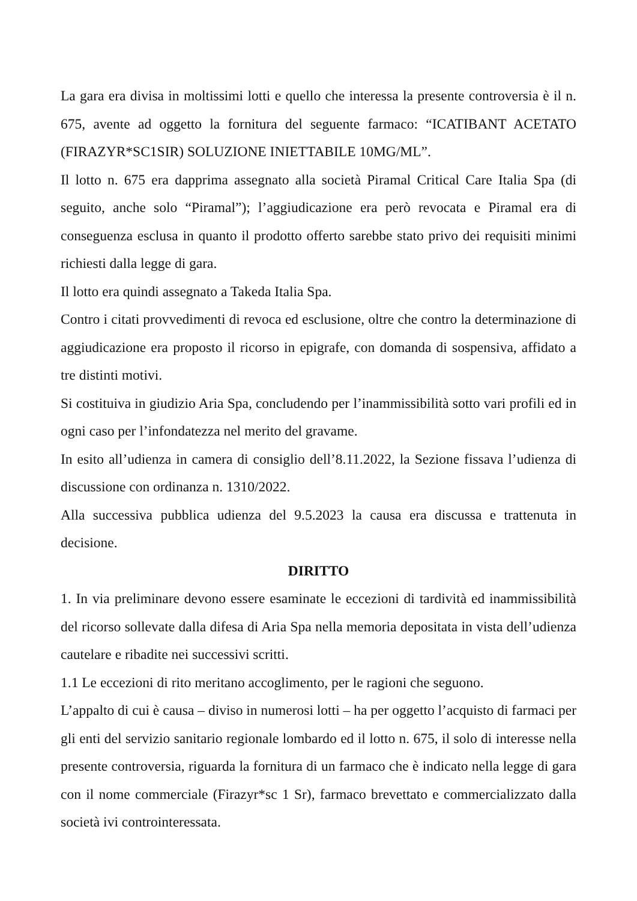La gara era divisa in moltissimi lotti e quello che interessa la presente controversia è il n. 675, avente ad oggetto la fornitura del seguente farmaco: “ICATIBANT ACETATO (FIRAZYR*SC1SIR) SOLUZIONE INIETTABILE 10MG/ML”.
Il lotto n. 675 era dapprima assegnato alla società Piramal Critical Care Italia Spa (di seguito, anche solo “Piramal”); l’aggiudicazione era però revocata e Piramal era di conseguenza esclusa in quanto il prodotto offerto sarebbe stato privo dei requisiti minimi richiesti dalla legge di gara.
Il lotto era quindi assegnato a Takeda Italia Spa.
Contro i citati provvedimenti di revoca ed esclusione, oltre che contro la determinazione di aggiudicazione era proposto il ricorso in epigrafe, con domanda di sospensiva, affidato a tre distinti motivi.
Si costituiva in giudizio Aria Spa, concludendo per l’inammissibilità sotto vari profili ed in ogni caso per l’infondatezza nel merito del gravame.
In esito all’udienza in camera di consiglio dell’8.11.2022, la Sezione fissava l’udienza di discussione con ordinanza n. 1310/2022.
Alla successiva pubblica udienza del 9.5.2023 la causa era discussa e trattenuta in decisione.
DIRITTO
1. In via preliminare devono essere esaminate le eccezioni di tardività ed inammissibilità del ricorso sollevate dalla difesa di Aria Spa nella memoria depositata in vista dell’udienza cautelare e ribadite nei successivi scritti.
1.1 Le eccezioni di rito meritano accoglimento, per le ragioni che seguono.
L’appalto di cui è causa – diviso in numerosi lotti – ha per oggetto l’acquisto di farmaci per gli enti del servizio sanitario regionale lombardo ed il lotto n. 675, il solo di interesse nella presente controversia, riguarda la fornitura di un farmaco che è indicato nella legge di gara con il nome commerciale (Firazyr*sc 1 Sr), farmaco brevettato e commercializzato dalla società ivi controinteressata.